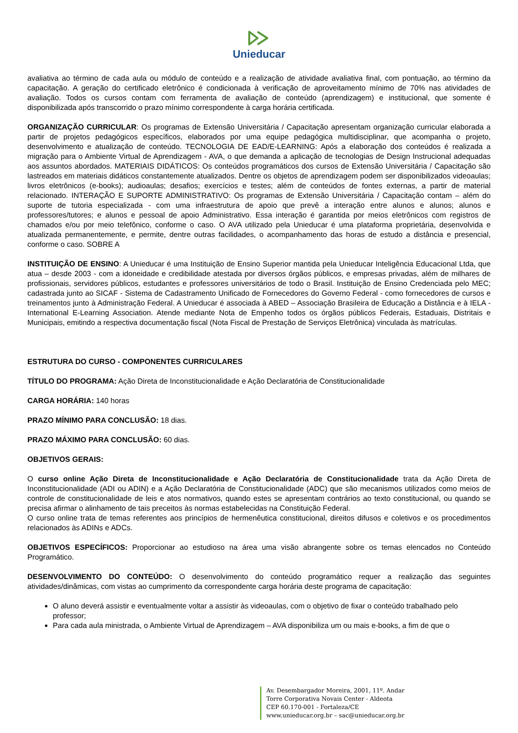Unieducar
avaliativa ao término de cada aula ou módulo de conteúdo e a realização de atividade avaliativa final, com pontuação, ao término da capacitação. A geração do certificado eletrônico é condicionada à verificação de aproveitamento mínimo de 70% nas atividades de avaliação. Todos os cursos contam com ferramenta de avaliação de conteúdo (aprendizagem) e institucional, que somente é disponibilizada após transcorrido o prazo mínimo correspondente à carga horária certificada.
ORGANIZAÇÃO CURRICULAR: Os programas de Extensão Universitária / Capacitação apresentam organização curricular elaborada a partir de projetos pedagógicos específicos, elaborados por uma equipe pedagógica multidisciplinar, que acompanha o projeto, desenvolvimento e atualização de conteúdo. TECNOLOGIA DE EAD/E-LEARNING: Após a elaboração dos conteúdos é realizada a migração para o Ambiente Virtual de Aprendizagem - AVA, o que demanda a aplicação de tecnologias de Design Instrucional adequadas aos assuntos abordados. MATERIAIS DIDÁTICOS: Os conteúdos programáticos dos cursos de Extensão Universitária / Capacitação são lastreados em materiais didáticos constantemente atualizados. Dentre os objetos de aprendizagem podem ser disponibilizados videoaulas; livros eletrônicos (e-books); audioaulas; desafios; exercícios e testes; além de conteúdos de fontes externas, a partir de material relacionado. INTERAÇÃO E SUPORTE ADMINISTRATIVO: Os programas de Extensão Universitária / Capacitação contam – além do suporte de tutoria especializada - com uma infraestrutura de apoio que prevê a interação entre alunos e alunos; alunos e professores/tutores; e alunos e pessoal de apoio Administrativo. Essa interação é garantida por meios eletrônicos com registros de chamados e/ou por meio telefônico, conforme o caso. O AVA utilizado pela Unieducar é uma plataforma proprietária, desenvolvida e atualizada permanentemente, e permite, dentre outras facilidades, o acompanhamento das horas de estudo a distância e presencial, conforme o caso. SOBRE A
INSTITUIÇÃO DE ENSINO: A Unieducar é uma Instituição de Ensino Superior mantida pela Unieducar Inteligência Educacional Ltda, que atua – desde 2003 - com a idoneidade e credibilidade atestada por diversos órgãos públicos, e empresas privadas, além de milhares de profissionais, servidores públicos, estudantes e professores universitários de todo o Brasil. Instituição de Ensino Credenciada pelo MEC; cadastrada junto ao SICAF - Sistema de Cadastramento Unificado de Fornecedores do Governo Federal - como fornecedores de cursos e treinamentos junto à Administração Federal. A Unieducar é associada à ABED – Associação Brasileira de Educação a Distância e à IELA - International E-Learning Association. Atende mediante Nota de Empenho todos os órgãos públicos Federais, Estaduais, Distritais e Municipais, emitindo a respectiva documentação fiscal (Nota Fiscal de Prestação de Serviços Eletrônica) vinculada às matrículas.
ESTRUTURA DO CURSO - COMPONENTES CURRICULARES
TÍTULO DO PROGRAMA: Ação Direta de Inconstitucionalidade e Ação Declaratória de Constitucionalidade
CARGA HORÁRIA: 140 horas
PRAZO MÍNIMO PARA CONCLUSÃO: 18 dias.
PRAZO MÁXIMO PARA CONCLUSÃO: 60 dias.
OBJETIVOS GERAIS:
O curso online Ação Direta de Inconstitucionalidade e Ação Declaratória de Constitucionalidade trata da Ação Direta de Inconstitucionalidade (ADI ou ADIN) e a Ação Declaratória de Constitucionalidade (ADC) que são mecanismos utilizados como meios de controle de constitucionalidade de leis e atos normativos, quando estes se apresentam contrários ao texto constitucional, ou quando se precisa afirmar o alinhamento de tais preceitos às normas estabelecidas na Constituição Federal.
O curso online trata de temas referentes aos princípios de hermenêutica constitucional, direitos difusos e coletivos e os procedimentos relacionados às ADINs e ADCs.
OBJETIVOS ESPECÍFICOS: Proporcionar ao estudioso na área uma visão abrangente sobre os temas elencados no Conteúdo Programático.
DESENVOLVIMENTO DO CONTEÚDO: O desenvolvimento do conteúdo programático requer a realização das seguintes atividades/dinâmicas, com vistas ao cumprimento da correspondente carga horária deste programa de capacitação:
O aluno deverá assistir e eventualmente voltar a assistir às videoaulas, com o objetivo de fixar o conteúdo trabalhado pelo professor;
Para cada aula ministrada, o Ambiente Virtual de Aprendizagem – AVA disponibiliza um ou mais e-books, a fim de que o
Av. Desembargador Moreira, 2001, 11º. Andar
Torre Corporativa Novais Center - Aldeota
CEP 60.170-001 - Fortaleza/CE
www.unieducar.org.br – sac@unieducar.org.br